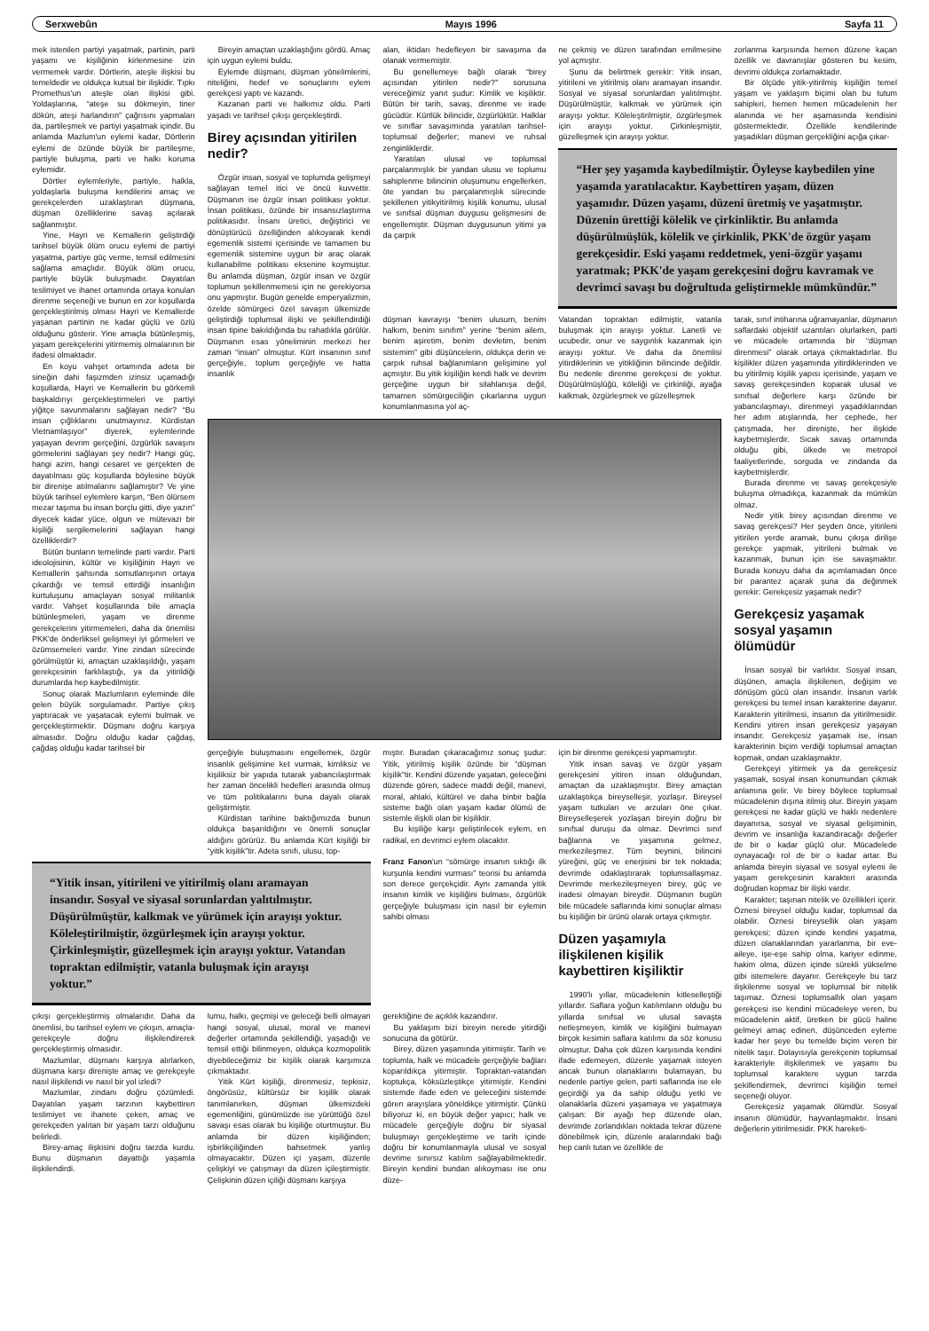Serxwebûn Mayıs 1996 Sayfa 11
mek istenilen partiyi yaşatmak, partinin, parti yaşamı ve kişiliğinin kirlenmesine izin vermemek vardır. Dörtlerin, ateşle ilişkisi bu temeldedir ve oldukça kutsal bir ilişkidir. Tıpkı Promethus'un ateşle olan ilişkisi gibi. Yoldaşlarına, “ateşe su dökmeyin, tiner dökün, ateşi harlandırın” çağrısını yapmaları da, partileşmek ve partiyi yaşatmak içindir. Bu anlamda Mazlum'un eylemi kadar, Dörtlerin eylemi de özünde büyük bir partileşme, partiyle buluşma, parti ve halkı koruma eylemidir.
Dörtler eylemleriyle, partiyle, halkla, yoldaşlarla buluşma kendilerini amaç ve gerekçelerden uzaklaştıran düşmana, düşman özelliklerine savaş açılarak sağlanmıştır.
Yine, Hayri ve Kemallerin geliştirdiği tarihsel büyük ölüm orucu eylemi de partiyi yaşatma, partiye güç verme, temsil edilmesini sağlama amaçlıdır. Büyük ölüm orucu, partiyle büyük buluşmadır. Dayatılan teslimiyet ve ihanet ortamında ortaya konulan direnme seçeneği ve bunun en zor koşullarda gerçekleştirilmiş olması Hayri ve Kemallerde yaşanan partinin ne kadar güçlü ve özlü olduğunu gösterir. Yine amaçla bütünleşmiş, yaşam gerekçelerini yitirmemiş olmalarının bir ifadesi olmaktadır.
En koyu vahşet ortamında adeta bir sineğin dahi faşizmden izinsiz uçamadığı koşullarda, Hayri ve Kemallerin bu görkemli başkaldırıyı gerçekleştirmeleri ve partiyi yiğitçe savunmalarını sağlayan nedir? “Bu insan çığlıklarını unutmayınız. Kürdistan Vietnamlaşıyor” diyerek, eylemlerinde yaşayan devrim gerçeğini, özgürlük savaşını görmelerini sağlayan şey nedir? Hangi güç, hangi azim, hangi cesaret ve gerçekten de dayatılması güç koşullarda böylesine büyük bir direnişe atılmalarını sağlamıştır? Ve yine büyük tarihsel eylemlere karşın, “Ben ölürsem mezar taşıma bu insan borçlu gitti, diye yazın” diyecek kadar yüce, olgun ve mütevazi bir kişiliği sergilemelerini sağlayan hangi özelliklerdir?
Bütün bunların temelinde parti vardır. Parti ideolojisinin, kültür ve kişiliğinin Hayri ve Kemallerin şahsında somutlanışının ortaya çıkardığı ve temsil ettirdiği insanlığın kurtuluşunu amaçlayan sosyal militanlık vardır. Vahşet koşullarında bile amaçla bütünleşmeleri, yaşam ve direnme gerekçelerini yitirmemeleri, daha da önemlisi PKK'de önderliksel gelişmeyi iyi görmeleri ve özümsemeleri vardır. Yine zindan sürecinde görülmüştür ki, amaçtan uzaklaşıldığı, yaşam gerekçesinin farklılaştığı, ya da yitirildiği durumlarda hep kaybedilmiştir.
Sonuç olarak Mazlumların eyleminde dile gelen büyük sorgulamadır. Partiye çıkış yaptıracak ve yaşatacak eylemi bulmak ve gerçekleştirmektir. Düşmanı doğru karşıya almasıdır. Doğru olduğu kadar çağdaş, çağdaş olduğu kadar tarihsel bir
Bireyin amaçtan uzaklaştığını gördü. Amaç için uygun eylemi buldu.
Eylemde düşmanı, düşman yönelimlerini, niteliğini, hedef ve sonuçlarını eylem gerekçesi yaptı ve kazandı.
Kazanan parti ve halkımız oldu. Parti yaşadı ve tarihsel çıkışı gerçekleştirdi.
Birey açısından yitirilen nedir?
Özgür insan, sosyal ve toplumda gelişmeyi sağlayan temel itici ve öncü kuvvettir. Düşmanın ise özgür insan politikası yoktur. İnsan politikası, özünde bir insansızlaştırma politikasıdır. İnsanı üretici, değiştirici ve dönüştürücü özelliğinden alıkoyarak kendi egemenlik sistemi içerisinde ve tamamen bu egemenlik sistemine uygun bir araç olarak kullanabilme politikası eksenine koymuştur. Bu anlamda düşman, özgür insan ve özgür toplumun şekillenmemesi için ne gerekiyorsa onu yapmıştır. Bugün genelde emperyalizmin, özelde sömürgeci özel savaşın ülkemizde geliştirdiği toplumsal ilişki ve şekillendirdiği insan tipine bakıldığında bu rahatlıkla görülür. Düşmanın esas yöneliminin merkezi her zaman “insan” olmuştur. Kürt insanının sınıf gerçeğiyle, toplum gerçeğiyle ve hatta insanlık
alan, iktidarı hedefleyen bir savaşıma da olanak vermemiştir.
Bu genellemeye bağlı olarak “birey açısından yitirilen nedir?” sorusuna vereceğimiz yanıt şudur: Kimlik ve kişiliktir. Bütün bir tarih, savaş, direnme ve irade gücüdür. Kürtlük bilincidir, özgürlüktür. Halklar ve sınıflar savaşımında yaratılan tarihsel-toplumsal değerler; manevi ve ruhsal zenginliklerdir.
Yaratılan ulusal ve toplumsal parçalanmışlık bir yandan ulusu ve toplumu sahiplenme bilincinin oluşumunu engellerken, öte yandan bu parçalanmışlık sürecinde şekillenen yitikyitirilmiş kişilik konumu, ulusal ve sınıfsal düşman duygusu gelişmesini de engellemiştir. Düşman duygusunun yitimi ya da çarpık
ne çekmiş ve düzen tarafından emilmesine yol açmıştır.
Şunu da belirtmek gerekir: Yitik insan, yitirileni ve yitirilmiş olanı aramayan insandır. Sosyal ve siyasal sorunlardan yalıtılmıştır. Düşürülmüştür, kalkmak ve yürümek için arayışı yoktur. Köleleştirilmiştir, özgürleşmek için arayışı yoktur. Çirkinleşmiştir, güzelleşmek için arayışı yoktur.
zorlanma karşısında hemen düzene kaçan özellik ve davranışlar gösteren bu kesim, devrimi oldukça zorlamaktadır.
Bir ölçüde yitik-yitirilmiş kişiliğin temel yaşam ve yaklaşım biçimi olan bu tutum sahipleri, hemen hemen mücadelenin her alanında ve her aşamasında kendisini göstermektedir. Özellikle kendilerinde yaşadıkları düşman gerçekliğini açığa çıkar-
“Her şey yaşamda kaybedilmiştir. Öyleyse kaybedilen yine yaşamda yaratılacaktır. Kaybettiren yaşam, düzen yaşamıdır. Düzen yaşamı, düzeni üretmiş ve yaşatmıştır. Düzenin ürettiği kölelik ve çirkinliktir. Bu anlamda düşürülmüşlük, kölelik ve çirkinlik, PKK'de özgür yaşam gerekçesidir. Eski yaşamı reddetmek, yeni-özgür yaşamı yaratmak; PKK'de yaşam gerekçesini doğru kavramak ve devrimci savaşı bu doğrultuda geliştirmekle mümkündür.”
düşman kavrayışı “benim ulusum, benim halkım, benim sınıfım” yerine “benim ailem, benim aşiretim, benim devletim, benim sistemim” gibi düşüncelerin, oldukça derin ve çarpık ruhsal bağlanımların gelişimine yol açmıştır. Bu yitik kişiliğin kendi halk ve devrim gerçeğine uygun bir silahlanışa değil, tamamen sömürgeciliğin çıkarlarına uygun konumlanmasına yol aç-
Vatandan topraktan edilmiştir, vatanla buluşmak için arayışı yoktur. Lanetli ve ucubedir, onur ve saygınlık kazanmak için arayışı yoktur. Ve daha da önemlisi yitirdiklerinin ve yitikliğinin bilincinde değildir. Bu nedenle direnme gerekçesi de yoktur. Düşürülmüşlüğü, köleliği ve çirkinliği, ayağa kalkmak, özgürleşmek ve güzelleşmek
tarak, sınıf intiharına uğramayanlar, düşmanın saflardaki objektif uzantıları olurlarken, parti ve mücadele ortamında bir “düşman direnmesi” olarak ortaya çıkmaktadırlar. Bu kişilikler düzen yaşamında yitirdiklerinden ve bu yitirilmiş kişilik yapısı içerisinde, yaşam ve savaş gerekçesinden koparak ulusal ve sınıfsal değerlere karşı özünde bir yabancılaşmayı, direnmeyi yaşadıklarından her adım atışlarında, her cephede, her çatışmada, her direnişte, her ilişkide kaybetmişlerdir. Sıcak savaş ortamında olduğu gibi, ülkede ve metropol faaliyetlerinde, sorguda ve zindanda da kaybetmişlerdir.
Burada direnme ve savaş gerekçesiyle buluşma olmadıkça, kazanmak da mümkün olmaz.
Nedir yitik birey açısından direnme ve savaş gerekçesi? Her şeyden önce, yitirileni yitirilen yerde aramak, bunu çıkışa dirilişe gerekçe yapmak, yitirileni bulmak ve kazanmak, bunun için ise savaşmaktır. Burada konuyu daha da açımlamadan önce bir parantez açarak şuna da değinmek gerekir: Gerekçesiz yaşamak nedir?
Gerekçesiz yaşamak sosyal yaşamın ölümüdür
İnsan sosyal bir varlıktır. Sosyal insan, düşünen, amaçla ilişkilenen, değişim ve dönüşüm gücü olan insandır. İnsanın varlık gerekçesi bu temel insan karakterine dayanır. Karakterin yitirilmesi, insanın da yitirilmesidir. Kendini yitiren insan gerekçesiz yaşayan insandır. Gerekçesiz yaşamak ise, insan karakterinin biçim verdiği toplumsal amaçtan kopmak, ondan uzaklaşmaktır.
Gerekçeyi yitirmek ya da gerekçesiz yaşamak, sosyal insan konumundan çıkmak anlamına gelir. Ve birey böylece toplumsal mücadelenin dışına itilmiş olur. Bireyin yaşam gerekçesi ne kadar güçlü ve haklı nedenlere dayanırsa, sosyal ve siyasal gelişiminin, devrim ve insanlığa kazandıracağı değerler de bir o kadar güçlü olur. Mücadelede oynayacağı rol de bir o kadar artar. Bu anlamda bireyin siyasal ve sosyal eylemi ile yaşam gerekçesinin karakteri arasında doğrudan kopmaz bir ilişki vardır.
Karakter; taşınan nitelik ve özellikleri içerir. Öznesi bireysel olduğu kadar, toplumsal da olabilir. Öznesi bireysellik olan yaşam gerekçesi; düzen içinde kendini yaşatma, düzen olanaklarından yararlanma, bir eve-aileye, işe-eşe sahip olma, kariyer edinme, hakim olma, düzen içinde sürekli yükselme gibi istemelere dayanır. Gerekçeyle bu tarz ilişkilenme sosyal ve toplumsal bir nitelik taşımaz. Öznesi toplumsallık olan yaşam gerekçesi ise kendini mücadeleye veren, bu mücadelenin aktif, üretken bir gücü haline gelmeyi amaç edinen, düşünceden eyleme kadar her şeye bu temelde biçim veren bir nitelik taşır. Dolayısıyla gerekçenin toplumsal karakteriyle ilişkilenmek ve yaşamı bu toplumsal karaktere uygun tarzda şekillendirmek, devrimci kişiliğin temel seçeneği oluyor.
Gerekçesiz yaşamak ölümdür. Sosyal insanın ölümüdür, hayvanlaşmaktır. İnsani değerlerin yitirilmesidir. PKK hareketi-
gerçeğiyle buluşmasını engellemek, özgür insanlık gelişimine ket vurmak, kimliksiz ve kişiliksiz bir yapıda tutarak yabancılaştırmak her zaman öncelikli hedefleri arasında olmuş ve tüm politikalarını buna dayalı olarak geliştirmiştir.
Kürdistan tarihine baktığımızda bunun oldukça başarıldığını ve önemli sonuçlar aldığını görürüz. Bu anlamda Kürt kişiliği bir “yitik kişilik”tir. Adeta sınıfı, ulusu, top-
mıştır. Buradan çıkaracağımız sonuç şudur: Yitik, yitirilmiş kişilik özünde bir “düşman kişilik”tir. Kendini düzende yaşatan, geleceğini düzende gören, sadece maddi değil, manevi, moral, ahlaki, kültürel ve daha binbir bağla sisteme bağlı olan yaşam kadar ölümü de sistemle ilişkili olan bir kişiliktir.
Bu kişiliğe karşı geliştirilecek eylem, en radikal, en devrimci eylem olacaktır.
için bir direnme gerekçesi yapmamıştır.
Yitik insan savaş ve özgür yaşam gerekçesini yitiren insan olduğundan, amaçtan da uzaklaşmıştır. Birey amaçtan uzaklaştıkça bireyselleşir, yozlaşır. Bireysel yaşam tutkuları ve arzuları öne çıkar. Bireyselleşerek yozlaşan bireyin doğru bir sınıfsal duruşu da olmaz. Devrimci sınıf bağlarına ve yaşamına gelmez, merkezileşmez. Tüm beynini, bilincini yüreğini, güç ve enerjisini bir tek noktada; devrimde odaklaştırarak toplumsallaşmaz. Devrimde merkezileşmeyen birey, güç ve iradesi olmayan bireydir. Düşmanın bugün bile mücadele saflarında kimi sonuçlar alması bu kişiliğin bir ürünü olarak ortaya çıkmıştır.
Düzen yaşamıyla ilişkilenen kişilik kaybettiren kişiliktir
1990'lı yıllar, mücadelenin kitleselleştiği yıllardır. Saflara yoğun katılımların olduğu bu yıllarda sınıfsal ve ulusal savaşta netleşmeyen, kimlik ve kişiliğini bulmayan birçok kesimin saflara katılımı da söz konusu olmuştur. Daha çok düzen karşısında kendini ifade edemeyen, düzenle yaşamak isteyen ancak bunun olanaklarını bulamayan, bu nedenle partiye gelen, parti saflarında ise ele geçirdiği ya da sahip olduğu yetki ve olanaklarla düzeni yaşamaya ve yaşatmaya çalışan: Bir ayağı hep düzende olan, devrimde zorlandıkları noktada tekrar düzene dönebilmek için, düzenle aralarındaki bağı hep canlı tutan ve özellikle de
“Yitik insan, yitirileni ve yitirilmiş olanı aramayan insandır. Sosyal ve siyasal sorunlardan yalıtılmıştır. Düşürülmüştür, kalkmak ve yürümek için arayışı yoktur. Köleleştirilmiştir, özgürleşmek için arayışı yoktur. Çirkinleşmiştir, güzelleşmek için arayışı yoktur. Vatandan topraktan edilmiştir, vatanla buluşmak için arayışı yoktur.”
Franz Fanon'un “sömürge insanın sıktığı ilk kurşunla kendini vurması” teorisi bu anlamda son derece gerçekçidir. Aynı zamanda yitik insanın kimlik ve kişiliğini bulması, özgürlük gerçeğiyle buluşması için nasıl bir eylemin sahibi olması
çıkışı gerçekleştirmiş olmalarıdır. Daha da önemlisi, bu tarihsel eylem ve çıkışın, amaçla-gerekçeyle doğru ilişkilendirerek gerçekleştirmiş olmasıdır.
Mazlumlar, düşmanı karşıya alırlarken, düşmana karşı direnişte amaç ve gerekçeyle nasıl ilişkilendi ve nasıl bir yol izledi?
Mazlumlar, zindanı doğru çözümledi. Dayatılan yaşam tarzının kaybettiren teslimiyet ve ihanete çeken, amaç ve gerekçeden yalıtan bir yaşam tarzı olduğunu belirledi.
Birey-amaç ilişkisini doğru tarzda kurdu. Bunu düşmanın dayattığı yaşamla ilişkilendirdi.
lumu, halkı, geçmişi ve geleceği belli olmayan hangi sosyal, ulusal, moral ve manevi değerler ortamında şekillendiği, yaşadığı ve temsil ettiği bilinmeyen, oldukça kozmopolitik diyebileceğimiz bir kişilik olarak karşımıza çıkmaktadır.
Yitik Kürt kişiliği, direnmesiz, tepkisiz, öngörüsüz, kültürsüz bir kişilik olarak tanımlanırken, düşman ülkemizdeki egemenliğini, günümüzde ise yürüttüğü özel savaşı esas olarak bu kişiliğe oturtmuştur. Bu anlamda bir düzen kişiliğinden; işbirlikçiliğinden bahsetmek yanlış olmayacaktır. Düzen içi yaşam, düzenle çelişkiyi ve çatışmayı da düzen içileştirmiştir. Çelişkinin düzen içiliği düşmanı karşıya
gerektiğine de açıklık kazandırır.
Bu yaklaşım bizi bireyin nerede yitirdiği sonucuna da götürür.
Birey, düzen yaşamında yitirmiştir. Tarih ve toplumla, halk ve mücadele gerçeğiyle bağları koparıldıkça yitirmiştir. Topraktan-vatandan koptukça, köksüzleştikçe yitirmiştir. Kendini sistemde ifade eden ve geleceğini sistemde gören arayışlara yöneldikçe yitirmiştir. Çünkü biliyoruz ki, en büyük değer yapıcı; halk ve mücadele gerçeğiyle doğru bir siyasal buluşmayı gerçekleştirme ve tarih içinde doğru bir konumlanmayla ulusal ve sosyal devrime sınırsız katılım sağlayabilmektedir. Bireyin kendini bundan alıkoyması ise onu düze-